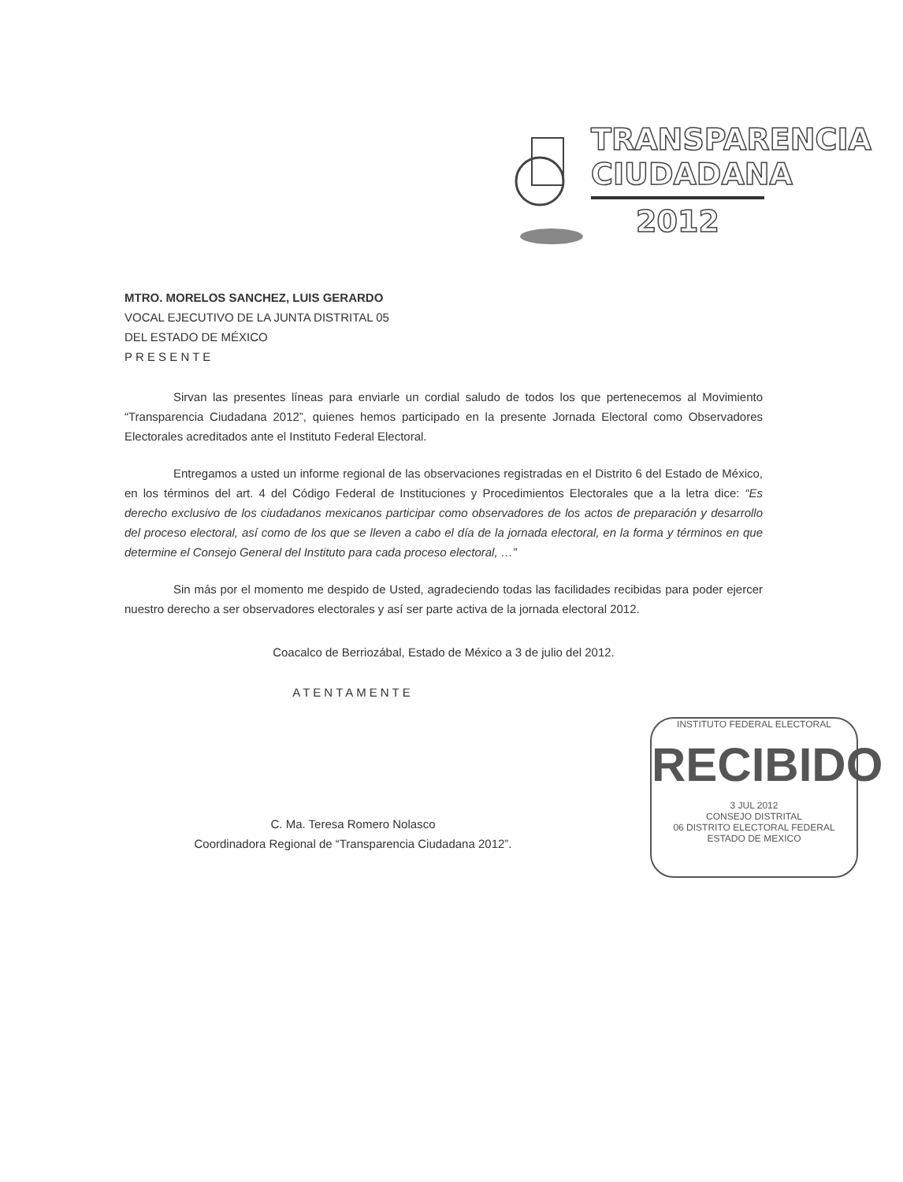TRANSPARENCIA
CIUDADANA
2012
MTRO. MORELOS SANCHEZ, LUIS GERARDO
VOCAL EJECUTIVO DE LA JUNTA DISTRITAL 05
DEL ESTADO DE MÉXICO
P R E S E N T E
Sirvan las presentes líneas para enviarle un cordial saludo de todos los que pertenecemos al Movimiento “Transparencia Ciudadana 2012”, quienes hemos participado en la presente Jornada Electoral como Observadores Electorales acreditados ante el Instituto Federal Electoral.
Entregamos a usted un informe regional de las observaciones registradas en el Distrito 6 del Estado de México, en los términos del art. 4 del Código Federal de Instituciones y Procedimientos Electorales que a la letra dice: “Es derecho exclusivo de los ciudadanos mexicanos participar como observadores de los actos de preparación y desarrollo del proceso electoral, así como de los que se lleven a cabo el día de la jornada electoral, en la forma y términos en que determine el Consejo General del Instituto para cada proceso electoral, …”
Sin más por el momento me despido de Usted, agradeciendo todas las facilidades recibidas para poder ejercer nuestro derecho a ser observadores electorales y así ser parte activa de la jornada electoral 2012.
Coacalco de Berriozábal, Estado de México a 3 de julio del 2012.
ATENTAMENTE
C. Ma. Teresa Romero Nolasco
Coordinadora Regional de “Transparencia Ciudadana 2012”.
INSTITUTO FEDERAL ELECTORAL
RECIBIDO
3 JUL 2012
CONSEJO DISTRITAL
06 DISTRITO ELECTORAL FEDERAL
ESTADO DE MEXICO